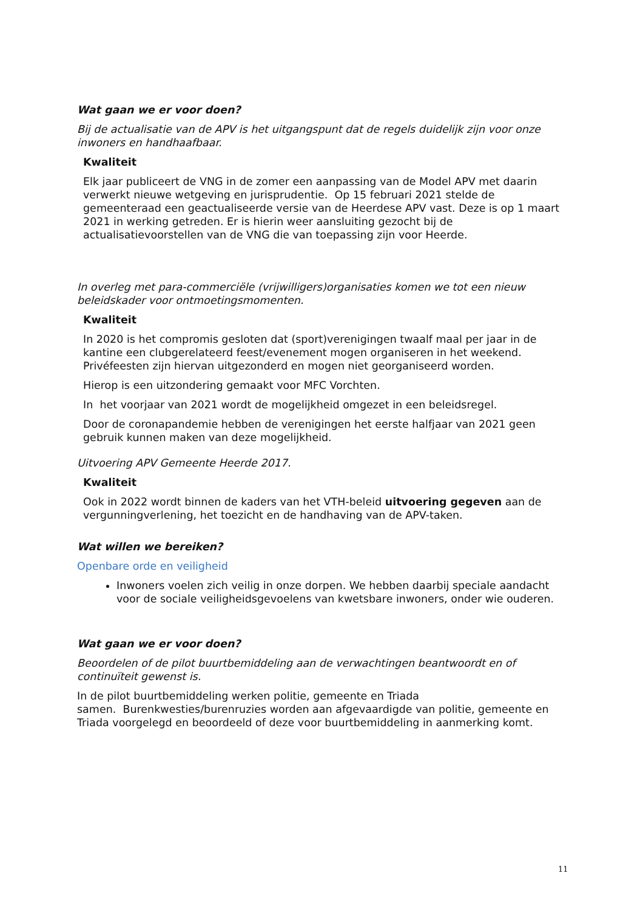Wat gaan we er voor doen?
Bij de actualisatie van de APV is het uitgangspunt dat de regels duidelijk zijn voor onze inwoners en handhaafbaar.
Kwaliteit
Elk jaar publiceert de VNG in de zomer een aanpassing van de Model APV met daarin verwerkt nieuwe wetgeving en jurisprudentie. Op 15 februari 2021 stelde de gemeenteraad een geactualiseerde versie van de Heerdese APV vast. Deze is op 1 maart 2021 in werking getreden. Er is hierin weer aansluiting gezocht bij de actualisatievoorstellen van de VNG die van toepassing zijn voor Heerde.
In overleg met para-commerciële (vrijwilligers)organisaties komen we tot een nieuw beleidskader voor ontmoetingsmomenten.
Kwaliteit
In 2020 is het compromis gesloten dat (sport)verenigingen twaalf maal per jaar in de kantine een clubgerelateerd feest/evenement mogen organiseren in het weekend. Privéfeesten zijn hiervan uitgezonderd en mogen niet georganiseerd worden.
Hierop is een uitzondering gemaakt voor MFC Vorchten.
In het voorjaar van 2021 wordt de mogelijkheid omgezet in een beleidsregel.
Door de coronapandemie hebben de verenigingen het eerste halfjaar van 2021 geen gebruik kunnen maken van deze mogelijkheid.
Uitvoering APV Gemeente Heerde 2017.
Kwaliteit
Ook in 2022 wordt binnen de kaders van het VTH-beleid uitvoering gegeven aan de vergunningverlening, het toezicht en de handhaving van de APV-taken.
Wat willen we bereiken?
Openbare orde en veiligheid
Inwoners voelen zich veilig in onze dorpen. We hebben daarbij speciale aandacht voor de sociale veiligheidsgevoelens van kwetsbare inwoners, onder wie ouderen.
Wat gaan we er voor doen?
Beoordelen of de pilot buurtbemiddeling aan de verwachtingen beantwoordt en of continuïteit gewenst is.
In de pilot buurtbemiddeling werken politie, gemeente en Triada
samen. Burenkwesties/burenruzies worden aan afgevaardigde van politie, gemeente en Triada voorgelegd en beoordeeld of deze voor buurtbemiddeling in aanmerking komt.
11